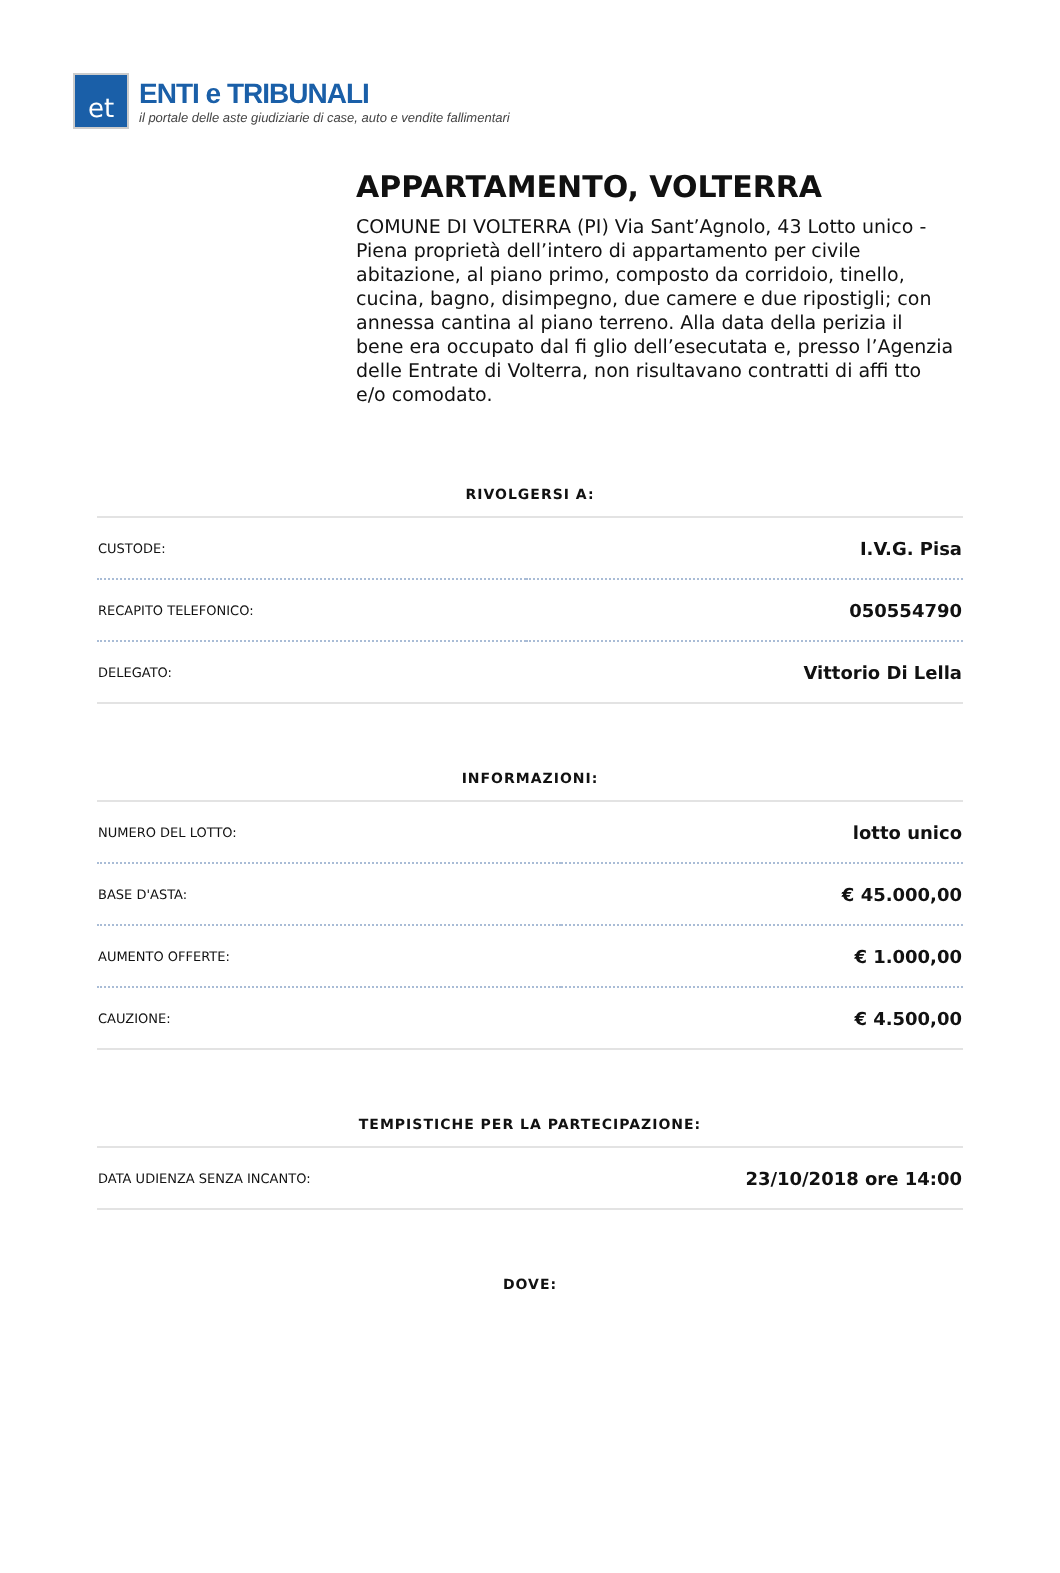et
ENTI e TRIBUNALI
il portale delle aste giudiziarie di case, auto e vendite fallimentari
APPARTAMENTO, VOLTERRA
COMUNE DI VOLTERRA (PI) Via Sant’Agnolo, 43 Lotto unico - Piena proprietà dell’intero di appartamento per civile abitazione, al piano primo, composto da corridoio, tinello, cucina, bagno, disimpegno, due camere e due ripostigli; con annessa cantina al piano terreno. Alla data della perizia il bene era occupato dal fi glio dell’esecutata e, presso l’Agenzia delle Entrate di Volterra, non risultavano contratti di affi tto e/o comodato.
RIVOLGERSI A:
| CUSTODE: | I.V.G. Pisa |
| RECAPITO TELEFONICO: | 050554790 |
| DELEGATO: | Vittorio Di Lella |
INFORMAZIONI:
| NUMERO DEL LOTTO: | lotto unico |
| BASE D'ASTA: | € 45.000,00 |
| AUMENTO OFFERTE: | € 1.000,00 |
| CAUZIONE: | € 4.500,00 |
TEMPISTICHE PER LA PARTECIPAZIONE:
| DATA UDIENZA SENZA INCANTO: | 23/10/2018 ore 14:00 |
DOVE: